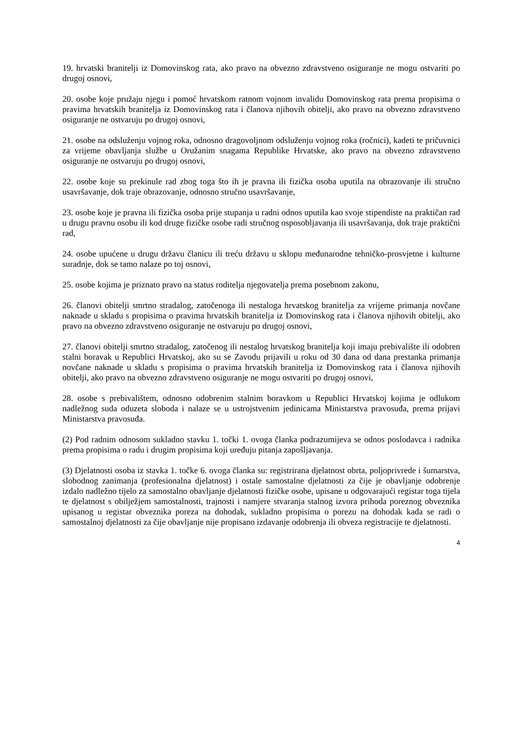19. hrvatski branitelji iz Domovinskog rata, ako pravo na obvezno zdravstveno osiguranje ne mogu ostvariti po drugoj osnovi,
20. osobe koje pružaju njegu i pomoć hrvatskom ratnom vojnom invalidu Domovinskog rata prema propisima o pravima hrvatskih branitelja iz Domovinskog rata i članova njihovih obitelji, ako pravo na obvezno zdravstveno osiguranje ne ostvaruju po drugoj osnovi,
21. osobe na odsluženju vojnog roka, odnosno dragovoljnom odsluženju vojnog roka (ročnici), kadeti te pričuvnici za vrijeme obavljanja službe u Oružanim snagama Republike Hrvatske, ako pravo na obvezno zdravstveno osiguranje ne ostvaruju po drugoj osnovi,
22. osobe koje su prekinule rad zbog toga što ih je pravna ili fizička osoba uputila na obrazovanje ili stručno usavršavanje, dok traje obrazovanje, odnosno stručno usavršavanje,
23. osobe koje je pravna ili fizička osoba prije stupanja u radni odnos uputila kao svoje stipendiste na praktičan rad u drugu pravnu osobu ili kod druge fizičke osobe radi stručnog osposobljavanja ili usavršavanja, dok traje praktični rad,
24. osobe upućene u drugu državu članicu ili treću državu u sklopu međunarodne tehničko-prosvjetne i kulturne suradnje, dok se tamo nalaze po toj osnovi,
25. osobe kojima je priznato pravo na status roditelja njegovatelja prema posebnom zakonu,
26. članovi obitelji smrtno stradalog, zatočenoga ili nestaloga hrvatskog branitelja za vrijeme primanja novčane naknade u skladu s propisima o pravima hrvatskih branitelja iz Domovinskog rata i članova njihovih obitelji, ako pravo na obvezno zdravstveno osiguranje ne ostvaruju po drugoj osnovi,
27. članovi obitelji smrtno stradalog, zatočenog ili nestalog hrvatskog branitelja koji imaju prebivalište ili odobren stalni boravak u Republici Hrvatskoj, ako su se Zavodu prijavili u roku od 30 dana od dana prestanka primanja novčane naknade u skladu s propisima o pravima hrvatskih branitelja iz Domovinskog rata i članova njihovih obitelji, ako pravo na obvezno zdravstveno osiguranje ne mogu ostvariti po drugoj osnovi,
28. osobe s prebivalištem, odnosno odobrenim stalnim boravkom u Republici Hrvatskoj kojima je odlukom nadležnog suda oduzeta sloboda i nalaze se u ustrojstvenim jedinicama Ministarstva pravosuđa, prema prijavi Ministarstva pravosuđa.
(2) Pod radnim odnosom sukladno stavku 1. točki 1. ovoga članka podrazumijeva se odnos poslodavca i radnika prema propisima o radu i drugim propisima koji uređuju pitanja zapošljavanja.
(3) Djelatnosti osoba iz stavka 1. točke 6. ovoga članka su: registrirana djelatnost obrta, poljoprivrede i šumarstva, slobodnog zanimanja (profesionalna djelatnost) i ostale samostalne djelatnosti za čije je obavljanje odobrenje izdalo nadležno tijelo za samostalno obavljanje djelatnosti fizičke osobe, upisane u odgovarajući registar toga tijela te djelatnost s obilježjem samostalnosti, trajnosti i namjere stvaranja stalnog izvora prihoda poreznog obveznika upisanog u registar obveznika poreza na dohodak, sukladno propisima o porezu na dohodak kada se radi o samostalnoj djelatnosti za čije obavljanje nije propisano izdavanje odobrenja ili obveza registracije te djelatnosti.
4